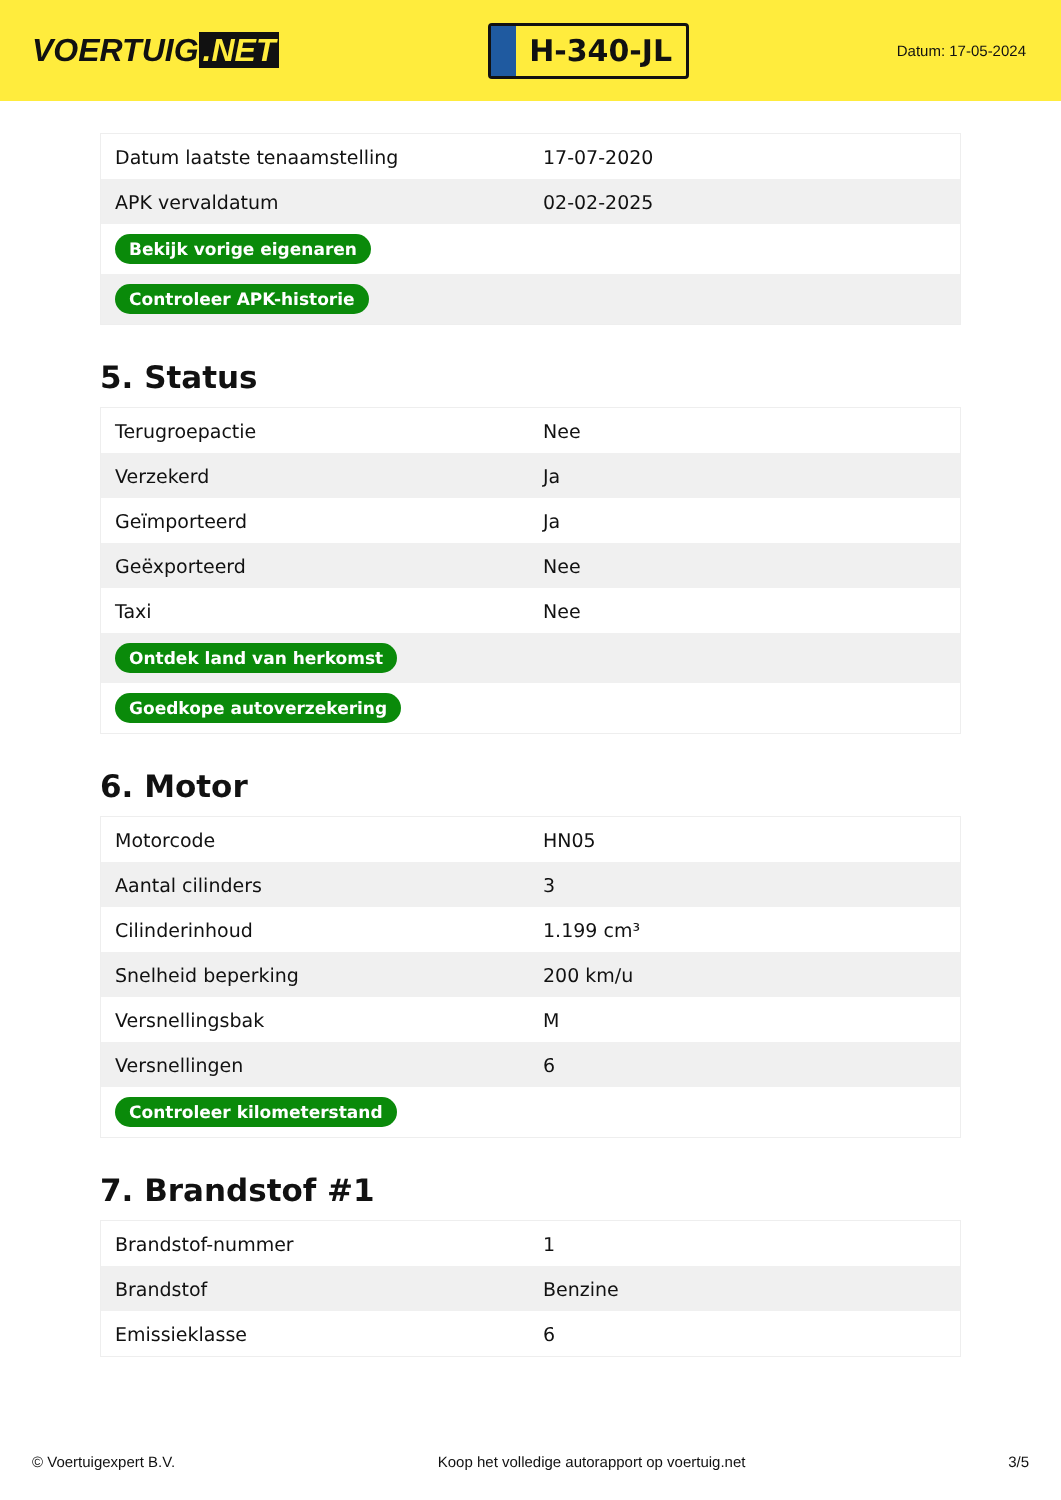VOERTUIG.NET
H-340-JL
Datum: 17-05-2024
| Datum laatste tenaamstelling | 17-07-2020 |
| APK vervaldatum | 02-02-2025 |
| Bekijk vorige eigenaren | |
| Controleer APK-historie | |
5. Status
| Terugroepactie | Nee |
| Verzekerd | Ja |
| Geïmporteerd | Ja |
| Geëxporteerd | Nee |
| Taxi | Nee |
| Ontdek land van herkomst | |
| Goedkope autoverzekering | |
6. Motor
| Motorcode | HN05 |
| Aantal cilinders | 3 |
| Cilinderinhoud | 1.199 cm³ |
| Snelheid beperking | 200 km/u |
| Versnellingsbak | M |
| Versnellingen | 6 |
| Controleer kilometerstand | |
7. Brandstof #1
| Brandstof-nummer | 1 |
| Brandstof | Benzine |
| Emissieklasse | 6 |
© Voertuigexpert B.V. Koop het volledige autorapport op voertuig.net 3/5